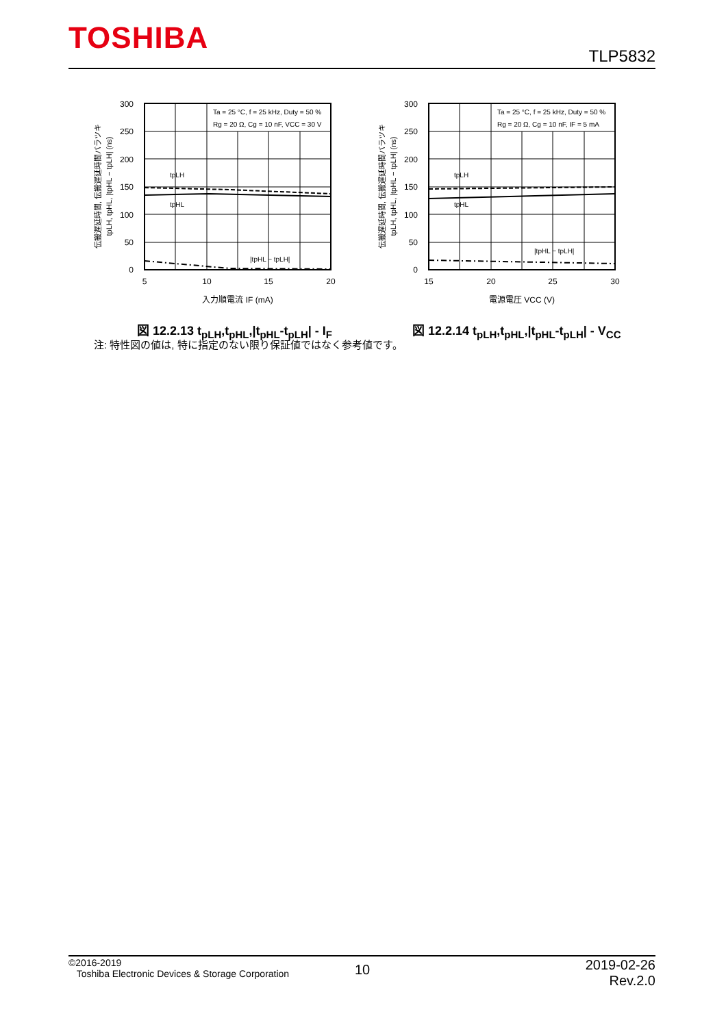TOSHIBA TLP5832
Ta = 25 °C, f = 25 kHz, Duty = 50 %
Rg = 20 Ω, Cg = 10 nF, VCC = 30 V
tpLH
tpHL
|tpHL − tpLH|
300
250
200
150
100
50
0
5
10
15
20
入力順電流 IF (mA)
伝搬遅延時間, 伝搬遅延時間バラツキ
tpLH, tpHL, |tpHL − tpLH| (ns)
図 12.2.13 t<sub>pLH</sub>,t<sub>pHL</sub>,|t<sub>pHL</sub>-t<sub>pLH</sub>| - I<sub>F</sub>
Ta = 25 °C, f = 25 kHz, Duty = 50 %
Rg = 20 Ω, Cg = 10 nF, IF = 5 mA
tpLH
tpHL
|tpHL − tpLH|
300
250
200
150
100
50
0
15
20
25
30
電源電圧 VCC (V)
伝搬遅延時間, 伝搬遅延時間バラツキ
tpLH, tpHL, |tpHL − tpLH| (ns)
図 12.2.14 t<sub>pLH</sub>,t<sub>pHL</sub>,|t<sub>pHL</sub>-t<sub>pLH</sub>| - V<sub>CC</sub>
注: 特性図の値は, 特に指定のない限り保証値ではなく参考値です。
©2016-2019
Toshiba Electronic Devices & Storage Corporation
10
2019-02-26
Rev.2.0